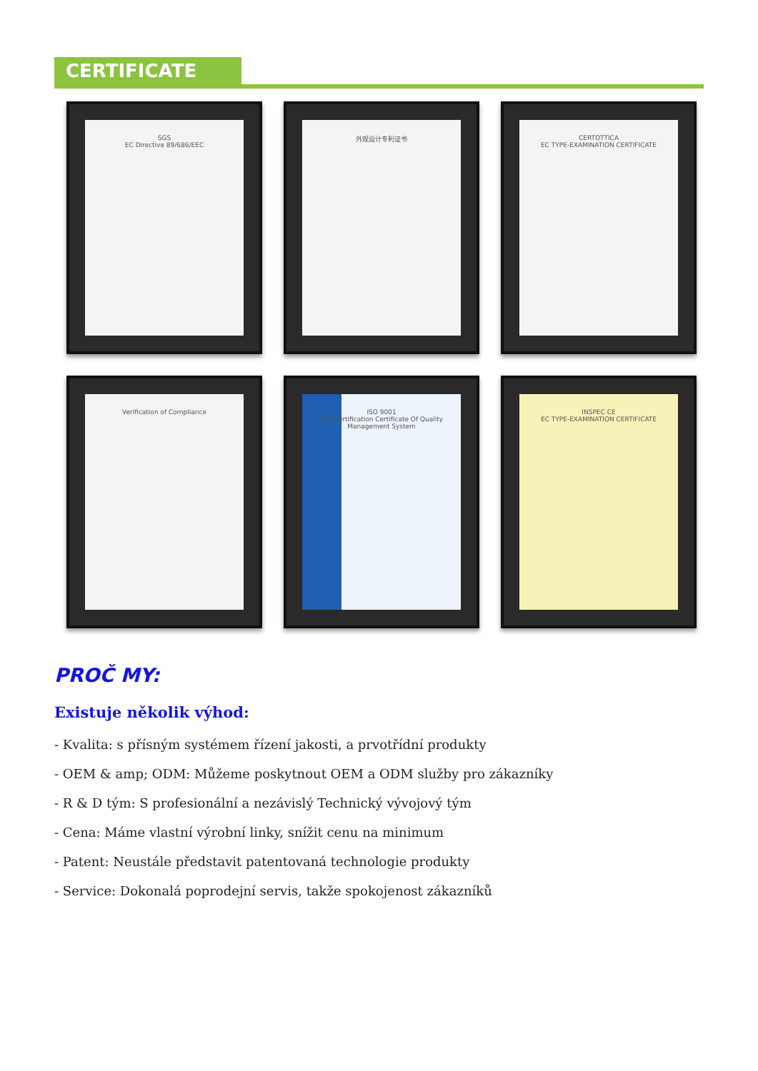CERTIFICATE
SGS
EC Directive 89/686/EEC
外观设计专利证书
CERTOTTICA
EC TYPE-EXAMINATION CERTIFICATE
Verification of Compliance
ISO 9001
The Certification Certificate Of Quality Management System
INSPEC CE
EC TYPE-EXAMINATION CERTIFICATE
PROČ MY:
Existuje několik výhod:
- Kvalita: s přísným systémem řízení jakosti, a prvotřídní produkty
- OEM & amp; ODM: Můžeme poskytnout OEM a ODM služby pro zákazníky
- R & D tým: S profesionální a nezávislý Technický vývojový tým
- Cena: Máme vlastní výrobní linky, snížit cenu na minimum
- Patent: Neustále představit patentovaná technologie produkty
- Service: Dokonalá poprodejní servis, takže spokojenost zákazníků